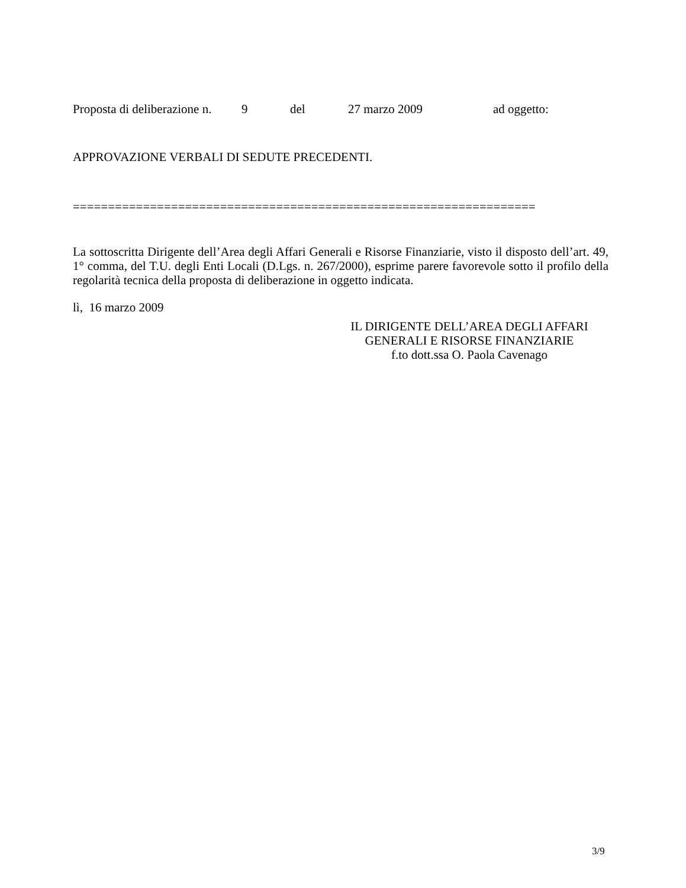Proposta di deliberazione n. 9 del 27 marzo 2009 ad oggetto:
APPROVAZIONE VERBALI DI SEDUTE PRECEDENTI.
==================================================================
La sottoscritta Dirigente dell’Area degli Affari Generali e Risorse Finanziarie, visto il disposto dell’art. 49, 1° comma, del T.U. degli Enti Locali (D.Lgs. n. 267/2000), esprime parere favorevole sotto il profilo della regolarità tecnica della proposta di deliberazione in oggetto indicata.
lì, 16 marzo 2009
IL DIRIGENTE DELL’AREA DEGLI AFFARI
GENERALI E RISORSE FINANZIARIE
f.to dott.ssa O. Paola Cavenago
3/9